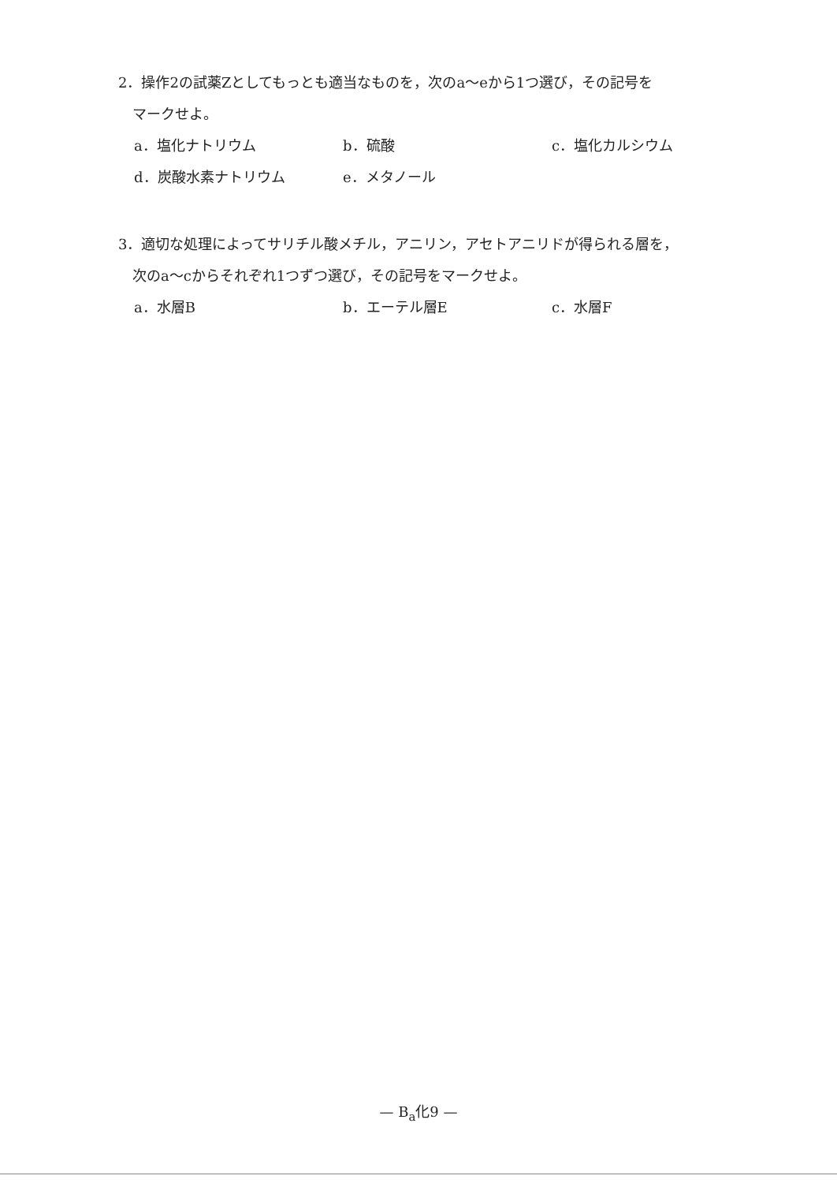2．操作2の試薬Zとしてもっとも適当なものを，次のa～eから1つ選び，その記号を
マークせよ。
a．塩化ナトリウム b．硫酸 c．塩化カルシウム d．炭酸水素ナトリウム e．メタノール
3．適切な処理によってサリチル酸メチル，アニリン，アセトアニリドが得られる層を，
次のa～cからそれぞれ1つずつ選び，その記号をマークせよ。
a．水層B b．エーテル層E c．水層F
— B<sub>a</sub>化9 —